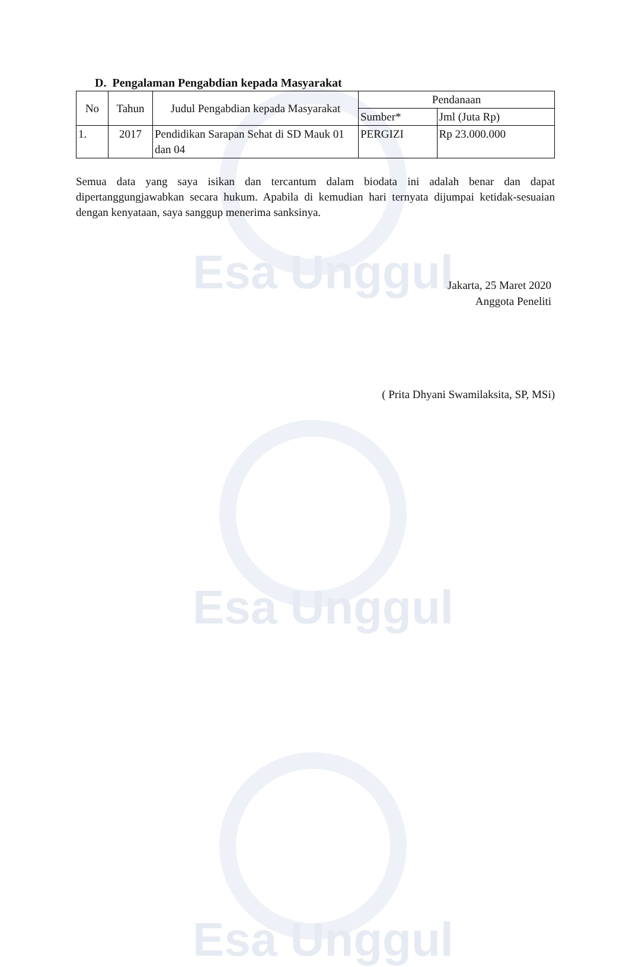Esa Unggul
Esa Unggul
Esa Unggul
D. Pengalaman Pengabdian kepada Masyarakat
| No | Tahun | Judul Pengabdian kepada Masyarakat | Pendanaan | |
| --- | --- | --- | --- | --- |
| | | | Sumber* | Jml (Juta Rp) |
| 1. | 2017 | Pendidikan Sarapan Sehat di SD Mauk 01 dan 04 | PERGIZI | Rp 23.000.000 |
Semua data yang saya isikan dan tercantum dalam biodata ini adalah benar dan dapat dipertanggungjawabkan secara hukum. Apabila di kemudian hari ternyata dijumpai ketidak-sesuaian dengan kenyataan, saya sanggup menerima sanksinya.
Jakarta, 25 Maret 2020
Anggota Peneliti
( Prita Dhyani Swamilaksita, SP, MSi)